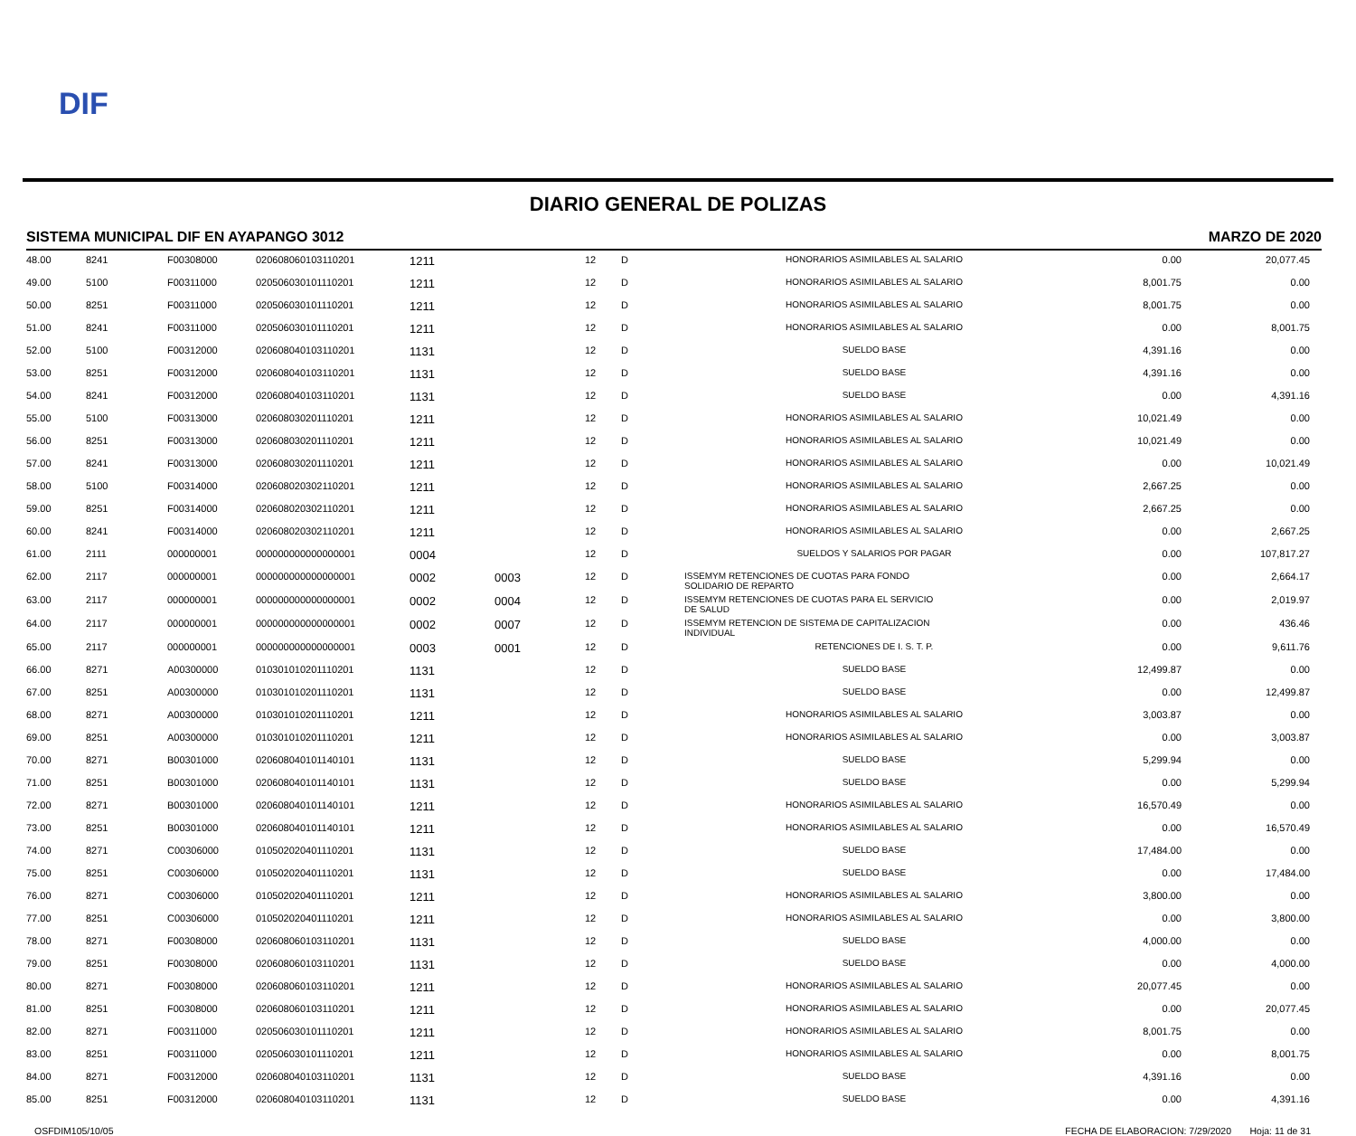DIF
DIARIO GENERAL DE POLIZAS
SISTEMA MUNICIPAL DIF EN AYAPANGO 3012 MARZO DE 2020
| 48.00 | 8241 | F00308000 | 020608060103110201 | 1211 | | 12 | D | HONORARIOS ASIMILABLES AL SALARIO | 0.00 | 20,077.45 |
| 49.00 | 5100 | F00311000 | 020506030101110201 | 1211 | | 12 | D | HONORARIOS ASIMILABLES AL SALARIO | 8,001.75 | 0.00 |
| 50.00 | 8251 | F00311000 | 020506030101110201 | 1211 | | 12 | D | HONORARIOS ASIMILABLES AL SALARIO | 8,001.75 | 0.00 |
| 51.00 | 8241 | F00311000 | 020506030101110201 | 1211 | | 12 | D | HONORARIOS ASIMILABLES AL SALARIO | 0.00 | 8,001.75 |
| 52.00 | 5100 | F00312000 | 020608040103110201 | 1131 | | 12 | D | SUELDO BASE | 4,391.16 | 0.00 |
| 53.00 | 8251 | F00312000 | 020608040103110201 | 1131 | | 12 | D | SUELDO BASE | 4,391.16 | 0.00 |
| 54.00 | 8241 | F00312000 | 020608040103110201 | 1131 | | 12 | D | SUELDO BASE | 0.00 | 4,391.16 |
| 55.00 | 5100 | F00313000 | 020608030201110201 | 1211 | | 12 | D | HONORARIOS ASIMILABLES AL SALARIO | 10,021.49 | 0.00 |
| 56.00 | 8251 | F00313000 | 020608030201110201 | 1211 | | 12 | D | HONORARIOS ASIMILABLES AL SALARIO | 10,021.49 | 0.00 |
| 57.00 | 8241 | F00313000 | 020608030201110201 | 1211 | | 12 | D | HONORARIOS ASIMILABLES AL SALARIO | 0.00 | 10,021.49 |
| 58.00 | 5100 | F00314000 | 020608020302110201 | 1211 | | 12 | D | HONORARIOS ASIMILABLES AL SALARIO | 2,667.25 | 0.00 |
| 59.00 | 8251 | F00314000 | 020608020302110201 | 1211 | | 12 | D | HONORARIOS ASIMILABLES AL SALARIO | 2,667.25 | 0.00 |
| 60.00 | 8241 | F00314000 | 020608020302110201 | 1211 | | 12 | D | HONORARIOS ASIMILABLES AL SALARIO | 0.00 | 2,667.25 |
| 61.00 | 2111 | 000000001 | 000000000000000001 | 0004 | | 12 | D | SUELDOS Y SALARIOS POR PAGAR | 0.00 | 107,817.27 |
| 62.00 | 2117 | 000000001 | 000000000000000001 | 0002 | 0003 | 12 | D | ISSEMYM RETENCIONES DE CUOTAS PARA FONDO SOLIDARIO DE REPARTO | 0.00 | 2,664.17 |
| 63.00 | 2117 | 000000001 | 000000000000000001 | 0002 | 0004 | 12 | D | ISSEMYM RETENCIONES DE CUOTAS PARA EL SERVICIO DE SALUD | 0.00 | 2,019.97 |
| 64.00 | 2117 | 000000001 | 000000000000000001 | 0002 | 0007 | 12 | D | ISSEMYM RETENCION DE SISTEMA DE CAPITALIZACION INDIVIDUAL | 0.00 | 436.46 |
| 65.00 | 2117 | 000000001 | 000000000000000001 | 0003 | 0001 | 12 | D | RETENCIONES DE I. S. T. P. | 0.00 | 9,611.76 |
| 66.00 | 8271 | A00300000 | 010301010201110201 | 1131 | | 12 | D | SUELDO BASE | 12,499.87 | 0.00 |
| 67.00 | 8251 | A00300000 | 010301010201110201 | 1131 | | 12 | D | SUELDO BASE | 0.00 | 12,499.87 |
| 68.00 | 8271 | A00300000 | 010301010201110201 | 1211 | | 12 | D | HONORARIOS ASIMILABLES AL SALARIO | 3,003.87 | 0.00 |
| 69.00 | 8251 | A00300000 | 010301010201110201 | 1211 | | 12 | D | HONORARIOS ASIMILABLES AL SALARIO | 0.00 | 3,003.87 |
| 70.00 | 8271 | B00301000 | 020608040101140101 | 1131 | | 12 | D | SUELDO BASE | 5,299.94 | 0.00 |
| 71.00 | 8251 | B00301000 | 020608040101140101 | 1131 | | 12 | D | SUELDO BASE | 0.00 | 5,299.94 |
| 72.00 | 8271 | B00301000 | 020608040101140101 | 1211 | | 12 | D | HONORARIOS ASIMILABLES AL SALARIO | 16,570.49 | 0.00 |
| 73.00 | 8251 | B00301000 | 020608040101140101 | 1211 | | 12 | D | HONORARIOS ASIMILABLES AL SALARIO | 0.00 | 16,570.49 |
| 74.00 | 8271 | C00306000 | 010502020401110201 | 1131 | | 12 | D | SUELDO BASE | 17,484.00 | 0.00 |
| 75.00 | 8251 | C00306000 | 010502020401110201 | 1131 | | 12 | D | SUELDO BASE | 0.00 | 17,484.00 |
| 76.00 | 8271 | C00306000 | 010502020401110201 | 1211 | | 12 | D | HONORARIOS ASIMILABLES AL SALARIO | 3,800.00 | 0.00 |
| 77.00 | 8251 | C00306000 | 010502020401110201 | 1211 | | 12 | D | HONORARIOS ASIMILABLES AL SALARIO | 0.00 | 3,800.00 |
| 78.00 | 8271 | F00308000 | 020608060103110201 | 1131 | | 12 | D | SUELDO BASE | 4,000.00 | 0.00 |
| 79.00 | 8251 | F00308000 | 020608060103110201 | 1131 | | 12 | D | SUELDO BASE | 0.00 | 4,000.00 |
| 80.00 | 8271 | F00308000 | 020608060103110201 | 1211 | | 12 | D | HONORARIOS ASIMILABLES AL SALARIO | 20,077.45 | 0.00 |
| 81.00 | 8251 | F00308000 | 020608060103110201 | 1211 | | 12 | D | HONORARIOS ASIMILABLES AL SALARIO | 0.00 | 20,077.45 |
| 82.00 | 8271 | F00311000 | 020506030101110201 | 1211 | | 12 | D | HONORARIOS ASIMILABLES AL SALARIO | 8,001.75 | 0.00 |
| 83.00 | 8251 | F00311000 | 020506030101110201 | 1211 | | 12 | D | HONORARIOS ASIMILABLES AL SALARIO | 0.00 | 8,001.75 |
| 84.00 | 8271 | F00312000 | 020608040103110201 | 1131 | | 12 | D | SUELDO BASE | 4,391.16 | 0.00 |
| 85.00 | 8251 | F00312000 | 020608040103110201 | 1131 | | 12 | D | SUELDO BASE | 0.00 | 4,391.16 |
OSFDIM105/10/05 FECHA DE ELABORACION: 7/29/2020 Hoja: 11 de 31